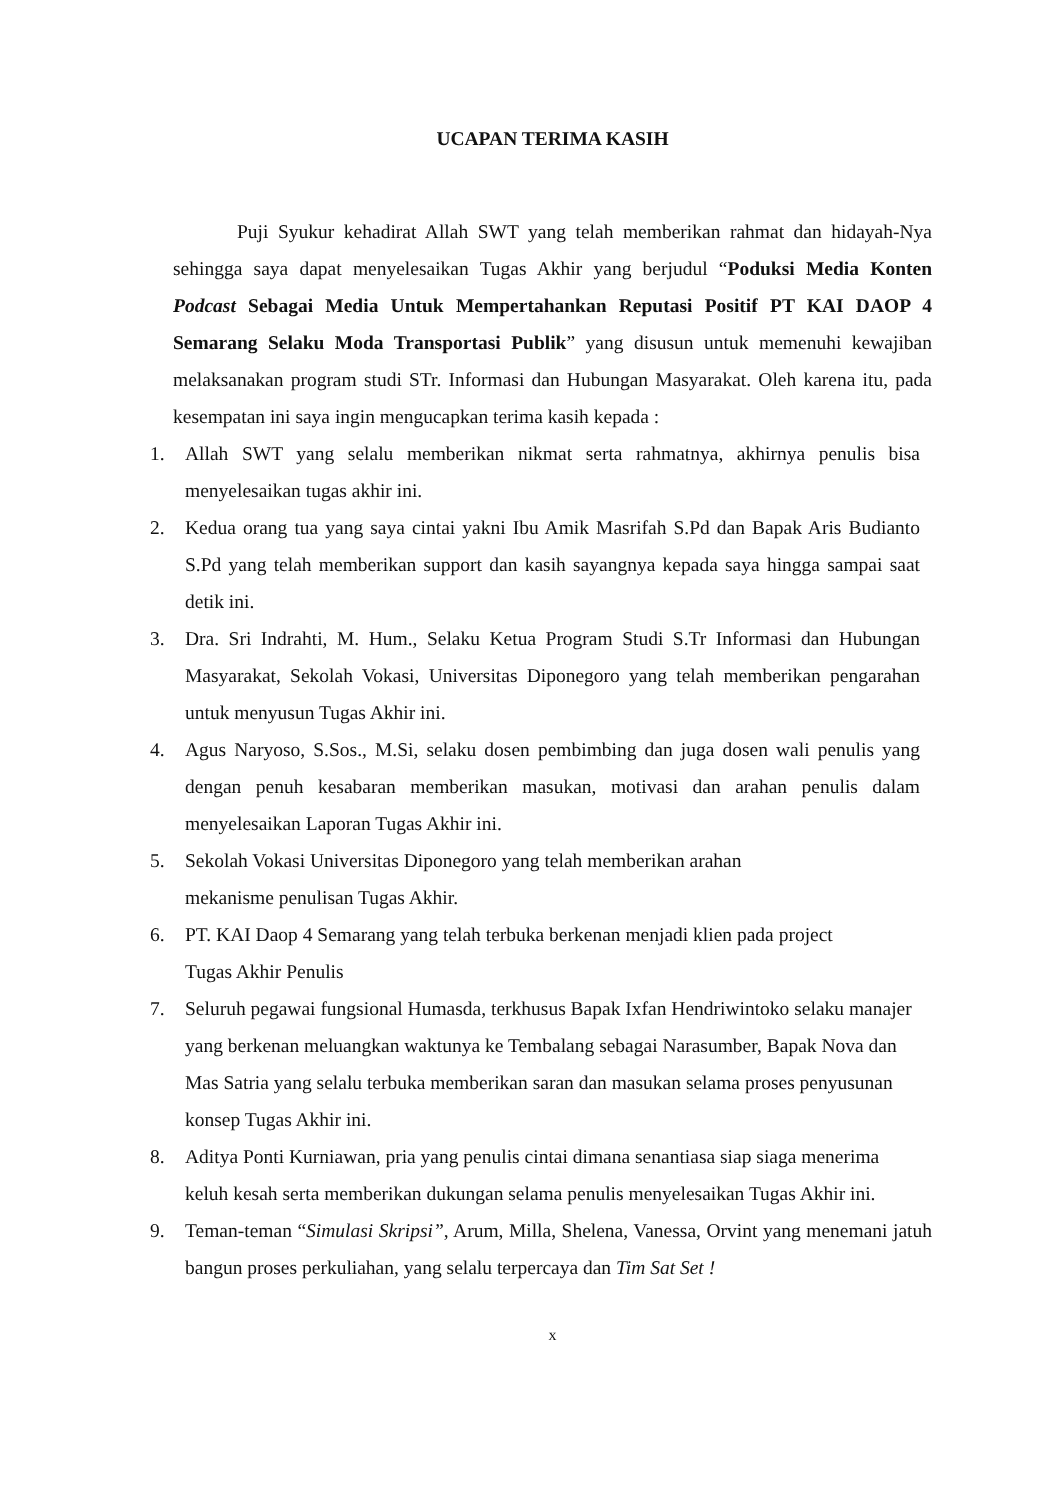UCAPAN TERIMA KASIH
Puji Syukur kehadirat Allah SWT yang telah memberikan rahmat dan hidayah-Nya sehingga saya dapat menyelesaikan Tugas Akhir yang berjudul “Poduksi Media Konten Podcast Sebagai Media Untuk Mempertahankan Reputasi Positif PT KAI DAOP 4 Semarang Selaku Moda Transportasi Publik” yang disusun untuk memenuhi kewajiban melaksanakan program studi STr. Informasi dan Hubungan Masyarakat. Oleh karena itu, pada kesempatan ini saya ingin mengucapkan terima kasih kepada :
1. Allah SWT yang selalu memberikan nikmat serta rahmatnya, akhirnya penulis bisa menyelesaikan tugas akhir ini.
2. Kedua orang tua yang saya cintai yakni Ibu Amik Masrifah S.Pd dan Bapak Aris Budianto S.Pd yang telah memberikan support dan kasih sayangnya kepada saya hingga sampai saat detik ini.
3. Dra. Sri Indrahti, M. Hum., Selaku Ketua Program Studi S.Tr Informasi dan Hubungan Masyarakat, Sekolah Vokasi, Universitas Diponegoro yang telah memberikan pengarahan untuk menyusun Tugas Akhir ini.
4. Agus Naryoso, S.Sos., M.Si, selaku dosen pembimbing dan juga dosen wali penulis yang dengan penuh kesabaran memberikan masukan, motivasi dan arahan penulis dalam menyelesaikan Laporan Tugas Akhir ini.
5. Sekolah Vokasi Universitas Diponegoro yang telah memberikan arahan
mekanisme penulisan Tugas Akhir.
6. PT. KAI Daop 4 Semarang yang telah terbuka berkenan menjadi klien pada project
Tugas Akhir Penulis
7. Seluruh pegawai fungsional Humasda, terkhusus Bapak Ixfan Hendriwintoko selaku manajer yang berkenan meluangkan waktunya ke Tembalang sebagai Narasumber, Bapak Nova dan Mas Satria yang selalu terbuka memberikan saran dan masukan selama proses penyusunan konsep Tugas Akhir ini.
8. Aditya Ponti Kurniawan, pria yang penulis cintai dimana senantiasa siap siaga menerima keluh kesah serta memberikan dukungan selama penulis menyelesaikan Tugas Akhir ini.
9. Teman-teman “Simulasi Skripsi”, Arum, Milla, Shelena, Vanessa, Orvint yang menemani jatuh bangun proses perkuliahan, yang selalu terpercaya dan Tim Sat Set !
x